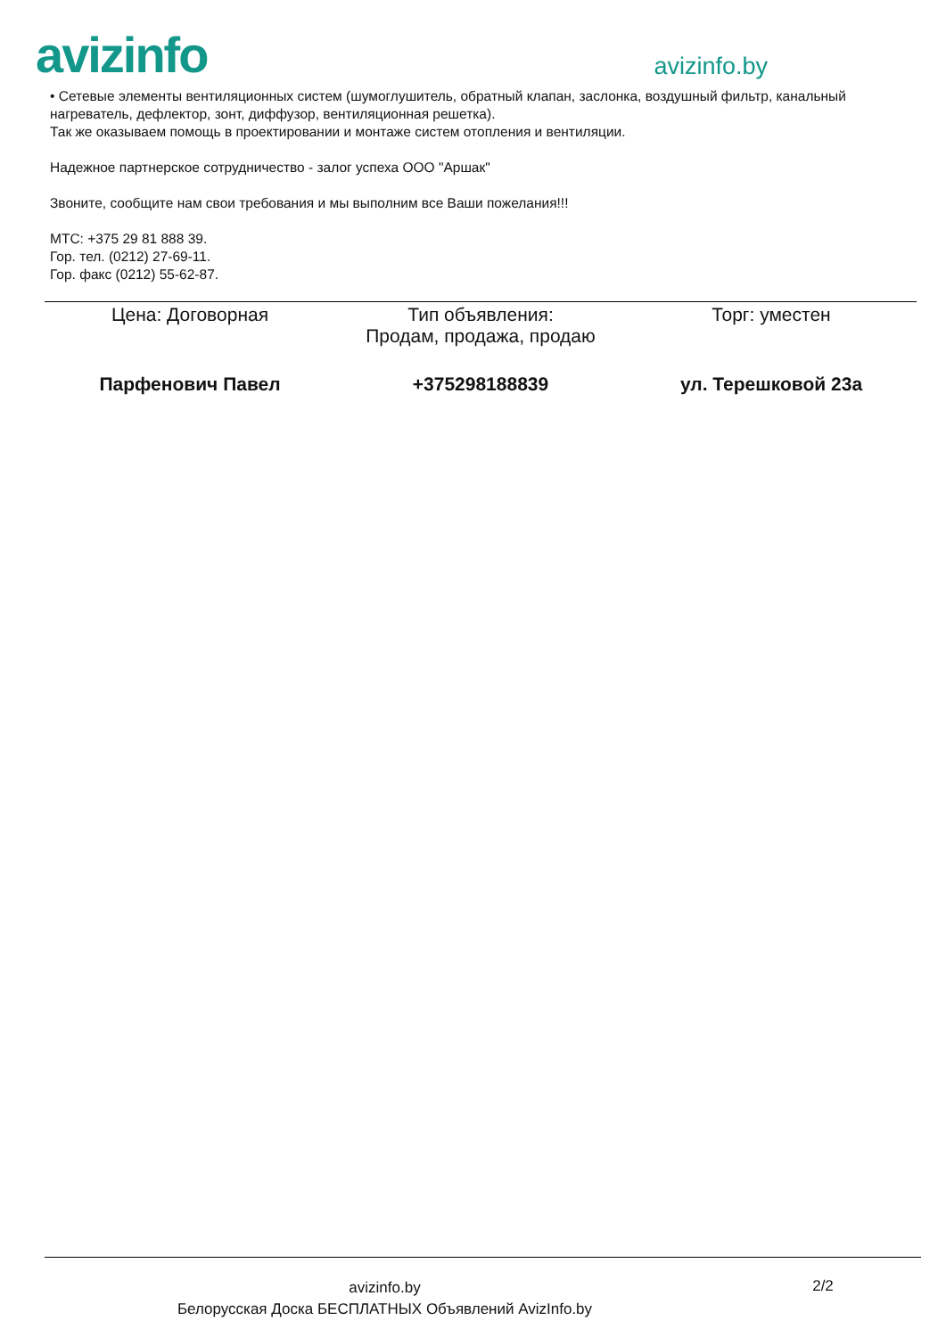avizinfo
avizinfo.by
• Сетевые элементы вентиляционных систем (шумоглушитель, обратный клапан, заслонка, воздушный фильтр, канальный нагреватель, дефлектор, зонт, диффузор, вентиляционная решетка).
Так же оказываем помощь в проектировании и монтаже систем отопления и вентиляции.
Надежное партнерское сотрудничество - залог успеха ООО "Аршак"
Звоните, сообщите нам свои требования и мы выполним все Ваши пожелания!!!
МТС: +375 29 81 888 39.
Гор. тел. (0212) 27-69-11.
Гор. факс (0212) 55-62-87.
| Цена: Договорная | Тип объявления: Продам, продажа, продаю | Торг: уместен |
| Парфенович Павел | +375298188839 | ул. Терешковой 23а |
avizinfo.by
Белорусская Доска БЕСПЛАТНЫХ Объявлений AvizInfo.by
2/2